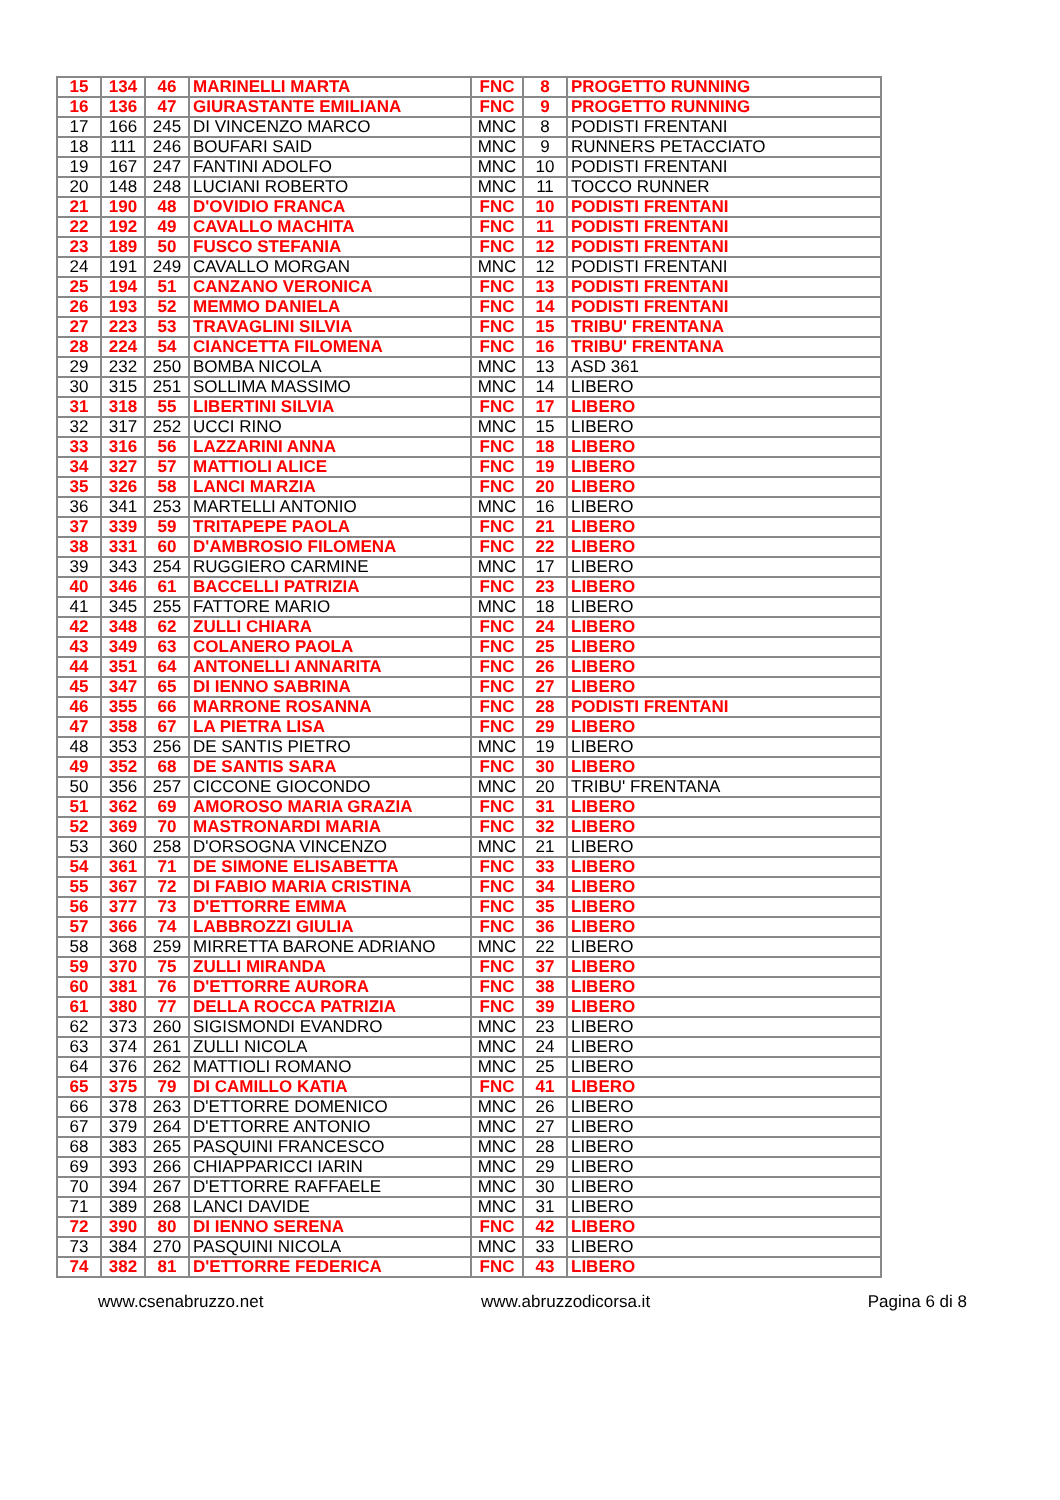| 15 | 134 | 46 | MARINELLI MARTA | FNC | 8 | PROGETTO RUNNING |
| 16 | 136 | 47 | GIURASTANTE EMILIANA | FNC | 9 | PROGETTO RUNNING |
| 17 | 166 | 245 | DI VINCENZO MARCO | MNC | 8 | PODISTI FRENTANI |
| 18 | 111 | 246 | BOUFARI SAID | MNC | 9 | RUNNERS PETACCIATO |
| 19 | 167 | 247 | FANTINI ADOLFO | MNC | 10 | PODISTI FRENTANI |
| 20 | 148 | 248 | LUCIANI ROBERTO | MNC | 11 | TOCCO RUNNER |
| 21 | 190 | 48 | D'OVIDIO FRANCA | FNC | 10 | PODISTI FRENTANI |
| 22 | 192 | 49 | CAVALLO MACHITA | FNC | 11 | PODISTI FRENTANI |
| 23 | 189 | 50 | FUSCO STEFANIA | FNC | 12 | PODISTI FRENTANI |
| 24 | 191 | 249 | CAVALLO MORGAN | MNC | 12 | PODISTI FRENTANI |
| 25 | 194 | 51 | CANZANO VERONICA | FNC | 13 | PODISTI FRENTANI |
| 26 | 193 | 52 | MEMMO DANIELA | FNC | 14 | PODISTI FRENTANI |
| 27 | 223 | 53 | TRAVAGLINI SILVIA | FNC | 15 | TRIBU' FRENTANA |
| 28 | 224 | 54 | CIANCETTA FILOMENA | FNC | 16 | TRIBU' FRENTANA |
| 29 | 232 | 250 | BOMBA NICOLA | MNC | 13 | ASD 361 |
| 30 | 315 | 251 | SOLLIMA MASSIMO | MNC | 14 | LIBERO |
| 31 | 318 | 55 | LIBERTINI SILVIA | FNC | 17 | LIBERO |
| 32 | 317 | 252 | UCCI RINO | MNC | 15 | LIBERO |
| 33 | 316 | 56 | LAZZARINI ANNA | FNC | 18 | LIBERO |
| 34 | 327 | 57 | MATTIOLI ALICE | FNC | 19 | LIBERO |
| 35 | 326 | 58 | LANCI MARZIA | FNC | 20 | LIBERO |
| 36 | 341 | 253 | MARTELLI ANTONIO | MNC | 16 | LIBERO |
| 37 | 339 | 59 | TRITAPEPE PAOLA | FNC | 21 | LIBERO |
| 38 | 331 | 60 | D'AMBROSIO FILOMENA | FNC | 22 | LIBERO |
| 39 | 343 | 254 | RUGGIERO CARMINE | MNC | 17 | LIBERO |
| 40 | 346 | 61 | BACCELLI PATRIZIA | FNC | 23 | LIBERO |
| 41 | 345 | 255 | FATTORE MARIO | MNC | 18 | LIBERO |
| 42 | 348 | 62 | ZULLI CHIARA | FNC | 24 | LIBERO |
| 43 | 349 | 63 | COLANERO PAOLA | FNC | 25 | LIBERO |
| 44 | 351 | 64 | ANTONELLI ANNARITA | FNC | 26 | LIBERO |
| 45 | 347 | 65 | DI IENNO SABRINA | FNC | 27 | LIBERO |
| 46 | 355 | 66 | MARRONE ROSANNA | FNC | 28 | PODISTI FRENTANI |
| 47 | 358 | 67 | LA PIETRA LISA | FNC | 29 | LIBERO |
| 48 | 353 | 256 | DE SANTIS PIETRO | MNC | 19 | LIBERO |
| 49 | 352 | 68 | DE SANTIS SARA | FNC | 30 | LIBERO |
| 50 | 356 | 257 | CICCONE GIOCONDO | MNC | 20 | TRIBU' FRENTANA |
| 51 | 362 | 69 | AMOROSO MARIA GRAZIA | FNC | 31 | LIBERO |
| 52 | 369 | 70 | MASTRONARDI MARIA | FNC | 32 | LIBERO |
| 53 | 360 | 258 | D'ORSOGNA VINCENZO | MNC | 21 | LIBERO |
| 54 | 361 | 71 | DE SIMONE ELISABETTA | FNC | 33 | LIBERO |
| 55 | 367 | 72 | DI FABIO MARIA CRISTINA | FNC | 34 | LIBERO |
| 56 | 377 | 73 | D'ETTORRE EMMA | FNC | 35 | LIBERO |
| 57 | 366 | 74 | LABBROZZI GIULIA | FNC | 36 | LIBERO |
| 58 | 368 | 259 | MIRRETTA BARONE ADRIANO | MNC | 22 | LIBERO |
| 59 | 370 | 75 | ZULLI MIRANDA | FNC | 37 | LIBERO |
| 60 | 381 | 76 | D'ETTORRE AURORA | FNC | 38 | LIBERO |
| 61 | 380 | 77 | DELLA ROCCA PATRIZIA | FNC | 39 | LIBERO |
| 62 | 373 | 260 | SIGISMONDI EVANDRO | MNC | 23 | LIBERO |
| 63 | 374 | 261 | ZULLI NICOLA | MNC | 24 | LIBERO |
| 64 | 376 | 262 | MATTIOLI ROMANO | MNC | 25 | LIBERO |
| 65 | 375 | 79 | DI CAMILLO KATIA | FNC | 41 | LIBERO |
| 66 | 378 | 263 | D'ETTORRE DOMENICO | MNC | 26 | LIBERO |
| 67 | 379 | 264 | D'ETTORRE ANTONIO | MNC | 27 | LIBERO |
| 68 | 383 | 265 | PASQUINI FRANCESCO | MNC | 28 | LIBERO |
| 69 | 393 | 266 | CHIAPPARICCI IARIN | MNC | 29 | LIBERO |
| 70 | 394 | 267 | D'ETTORRE RAFFAELE | MNC | 30 | LIBERO |
| 71 | 389 | 268 | LANCI DAVIDE | MNC | 31 | LIBERO |
| 72 | 390 | 80 | DI IENNO SERENA | FNC | 42 | LIBERO |
| 73 | 384 | 270 | PASQUINI NICOLA | MNC | 33 | LIBERO |
| 74 | 382 | 81 | D'ETTORRE FEDERICA | FNC | 43 | LIBERO |
www.csenabruzzo.net www.abruzzodicorsa.it Pagina 6 di 8